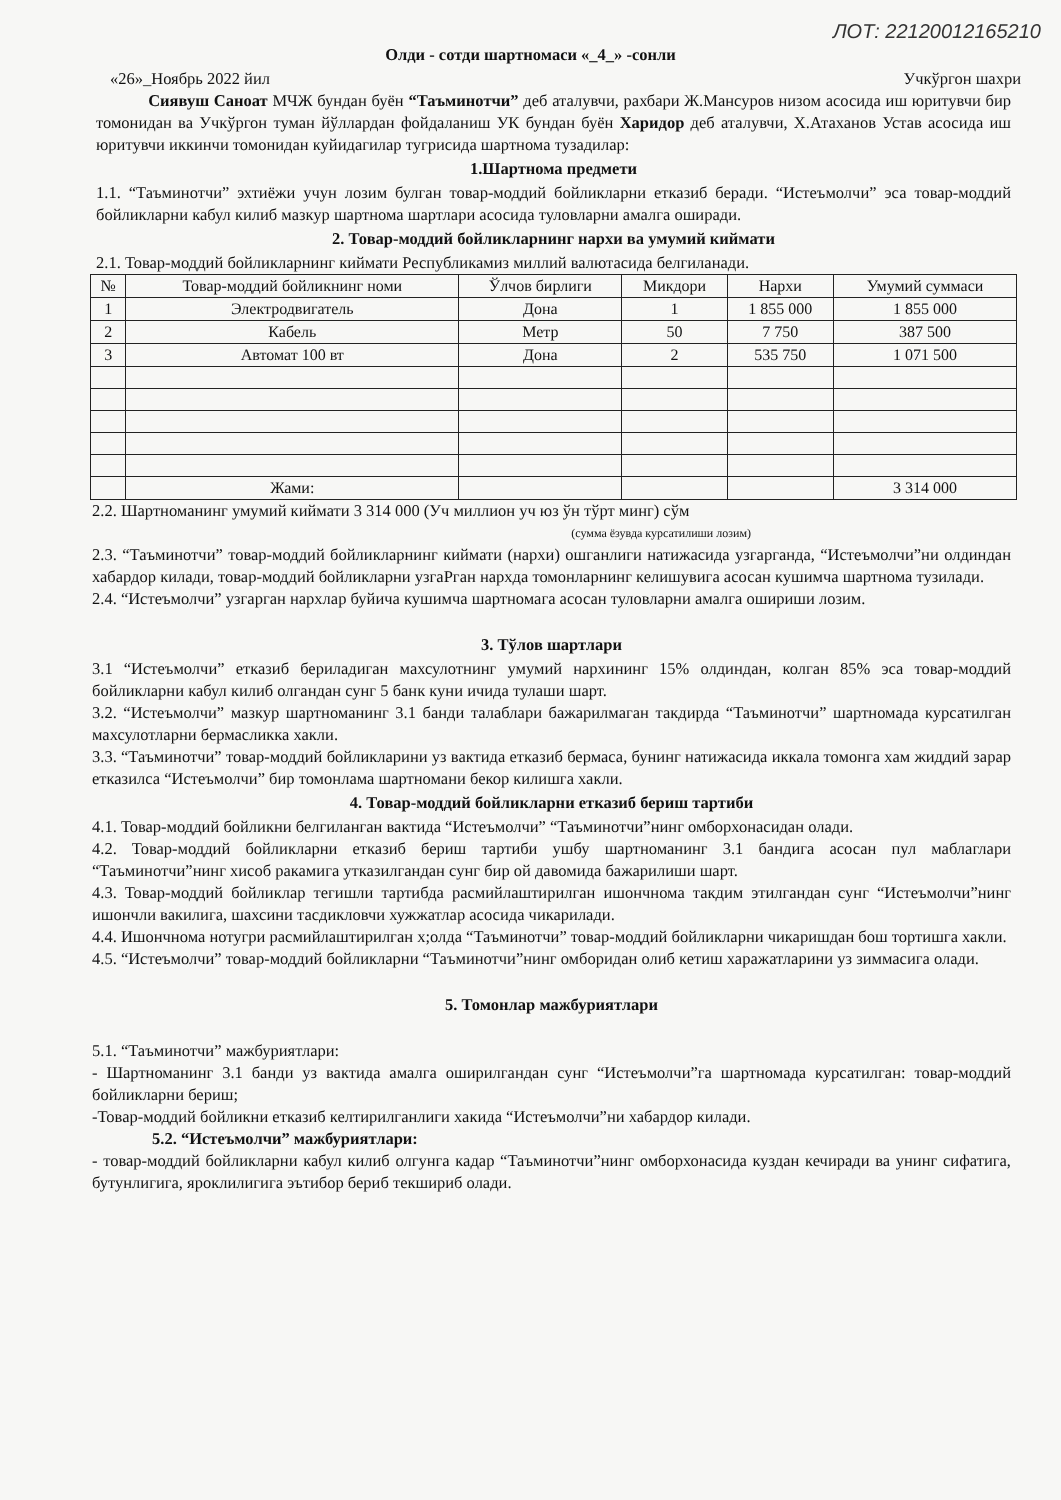ЛОТ: 22120012165210
Олди - сотди шартномаси «_4_» -сонли
«26»_Ноябрь 2022 йил Учкўргон шахри
Сиявуш Саноат МЧЖ бундан буён “Таъминотчи” деб аталувчи, рахбари Ж.Мансуров низом асосида иш юритувчи бир томонидан ва Учкўргон туман йўллардан фойдаланиш УК бундан буён Харидор деб аталувчи, Х.Атаханов Устав асосида иш юритувчи иккинчи томонидан куйидагилар тугрисида шартнома тузадилар:
1.Шартнома предмети
1.1. “Таъминотчи” эхтиёжи учун лозим булган товар-моддий бойликларни етказиб беради. “Истеъмолчи” эса товар-моддий бойликларни кабул килиб мазкур шартнома шартлари асосида туловларни амалга оширади.
2. Товар-моддий бойликларнинг нархи ва умумий киймати
2.1. Товар-моддий бойликларнинг киймати Республикамиз миллий валютасида белгиланади.
| № | Товар-моддий бойликнинг номи | Ўлчов бирлиги | Микдори | Нархи | Умумий суммаси |
| --- | --- | --- | --- | --- | --- |
| 1 | Электродвигатель | Дона | 1 | 1 855 000 | 1 855 000 |
| 2 | Кабель | Метр | 50 | 7 750 | 387 500 |
| 3 | Автомат 100 вт | Дона | 2 | 535 750 | 1 071 500 |
| | Жами: | | | | 3 314 000 |
2.2. Шартноманинг умумий киймати 3 314 000 (Уч миллион уч юз ўн тўрт минг) сўм
(сумма ёзувда курсатилиши лозим)
2.3. “Таъминотчи” товар-моддий бойликларнинг киймати (нархи) ошганлиги натижасида узгарганда, “Истеъмолчи”ни олдиндан хабардор килади, товар-моддий бойликларни узгаРган нархда томонларнинг келишувига асосан кушимча шартнома тузилади.
2.4. “Истеъмолчи” узгарган нархлар буйича кушимча шартномага асосан туловларни амалга ошириши лозим.
3. Тўлов шартлари
3.1 “Истеъмолчи” етказиб бериладиган махсулотнинг умумий нархининг 15% олдиндан, колган 85% эса товар-моддий бойликларни кабул килиб олгандан сунг 5 банк куни ичида тулаши шарт.
3.2. “Истеъмолчи” мазкур шартноманинг 3.1 банди талаблари бажарилмаган такдирда “Таъминотчи” шартномада курсатилган махсулотларни бермасликка хакли.
3.3. “Таъминотчи” товар-моддий бойликларини уз вактида етказиб бермаса, бунинг натижасида иккала томонга хам жиддий зарар етказилса “Истеъмолчи” бир томонлама шартномани бекор килишга хакли.
4. Товар-моддий бойликларни етказиб бериш тартиби
4.1. Товар-моддий бойликни белгиланган вактида “Истеъмолчи” “Таъминотчи”нинг омборхонасидан олади.
4.2. Товар-моддий бойликларни етказиб бериш тартиби ушбу шартноманинг 3.1 бандига асосан пул маблаглари “Таъминотчи”нинг хисоб ракамига утказилгандан сунг бир ой давомида бажарилиши шарт.
4.3. Товар-моддий бойликлар тегишли тартибда расмийлаштирилган ишончнома такдим этилгандан сунг “Истеъмолчи”нинг ишончли вакилига, шахсини тасдикловчи хужжатлар асосида чикарилади.
4.4. Ишончнома нотугри расмийлаштирилган х;олда “Таъминотчи” товар-моддий бойликларни чикаришдан бош тортишга хакли.
4.5. “Истеъмолчи” товар-моддий бойликларни “Таъминотчи”нинг омборидан олиб кетиш харажатларини уз зиммасига олади.
5. Томонлар мажбуриятлари
5.1. “Таъминотчи” мажбуриятлари:
- Шартноманинг 3.1 банди уз вактида амалга оширилгандан сунг “Истеъмолчи”га шартномада курсатилган: товар-моддий бойликларни бериш;
-Товар-моддий бойликни етказиб келтирилганлиги хакида “Истеъмолчи”ни хабардор килади.
5.2. “Истеъмолчи” мажбуриятлари:
- товар-моддий бойликларни кабул килиб олгунга кадар “Таъминотчи”нинг омборхонасида куздан кечиради ва унинг сифатига, бутунлигига, яроклилигига эътибор бериб текшириб олади.